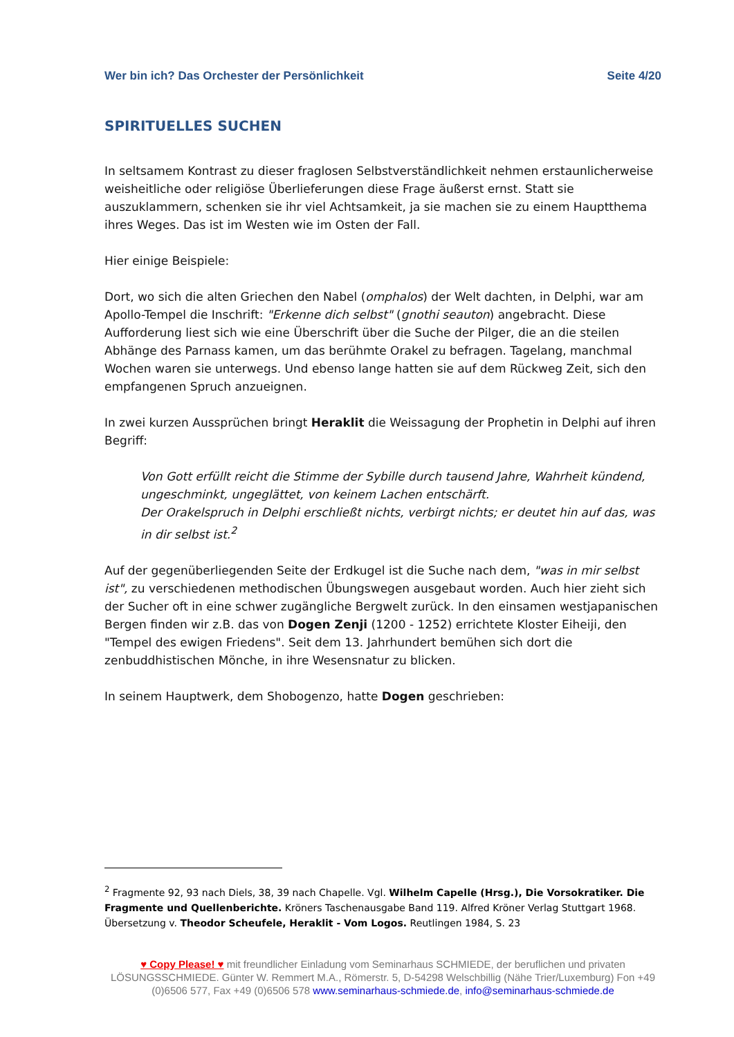Wer bin ich? Das Orchester der Persönlichkeit Seite 4/20
SPIRITUELLES SUCHEN
In seltsamem Kontrast zu dieser fraglosen Selbstverständlichkeit nehmen erstaunlicherweise weisheitliche oder religiöse Überlieferungen diese Frage äußerst ernst. Statt sie auszuklammern, schenken sie ihr viel Achtsamkeit, ja sie machen sie zu einem Hauptthema ihres Weges. Das ist im Westen wie im Osten der Fall.
Hier einige Beispiele:
Dort, wo sich die alten Griechen den Nabel (omphalos) der Welt dachten, in Delphi, war am Apollo-Tempel die Inschrift: "Erkenne dich selbst" (gnothi seauton) angebracht. Diese Aufforderung liest sich wie eine Überschrift über die Suche der Pilger, die an die steilen Abhänge des Parnass kamen, um das berühmte Orakel zu befragen. Tagelang, manchmal Wochen waren sie unterwegs. Und ebenso lange hatten sie auf dem Rückweg Zeit, sich den empfangenen Spruch anzueignen.
In zwei kurzen Aussprüchen bringt Heraklit die Weissagung der Prophetin in Delphi auf ihren Begriff:
Von Gott erfüllt reicht die Stimme der Sybille durch tausend Jahre, Wahrheit kündend, ungeschminkt, ungeglättet, von keinem Lachen entschärft.
Der Orakelspruch in Delphi erschließt nichts, verbirgt nichts; er deutet hin auf das, was in dir selbst ist.<sup>2</sup>
Auf der gegenüberliegenden Seite der Erdkugel ist die Suche nach dem, "was in mir selbst ist", zu verschiedenen methodischen Übungswegen ausgebaut worden. Auch hier zieht sich der Sucher oft in eine schwer zugängliche Bergwelt zurück. In den einsamen westjapanischen Bergen finden wir z.B. das von Dogen Zenji (1200 - 1252) errichtete Kloster Eiheiji, den "Tempel des ewigen Friedens". Seit dem 13. Jahrhundert bemühen sich dort die zenbuddhistischen Mönche, in ihre Wesensnatur zu blicken.
In seinem Hauptwerk, dem Shobogenzo, hatte Dogen geschrieben:
<sup>2</sup> Fragmente 92, 93 nach Diels, 38, 39 nach Chapelle. Vgl. Wilhelm Capelle (Hrsg.), Die Vorsokratiker. Die Fragmente und Quellenberichte. Kröners Taschenausgabe Band 119. Alfred Kröner Verlag Stuttgart 1968. Übersetzung v. Theodor Scheufele, Heraklit - Vom Logos. Reutlingen 1984, S. 23
♥ Copy Please! ♥ mit freundlicher Einladung vom Seminarhaus SCHMIEDE, der beruflichen und privaten LÖSUNGSSCHMIEDE. Günter W. Remmert M.A., Römerstr. 5, D-54298 Welschbillig (Nähe Trier/Luxemburg) Fon +49 (0)6506 577, Fax +49 (0)6506 578 www.seminarhaus-schmiede.de, info@seminarhaus-schmiede.de